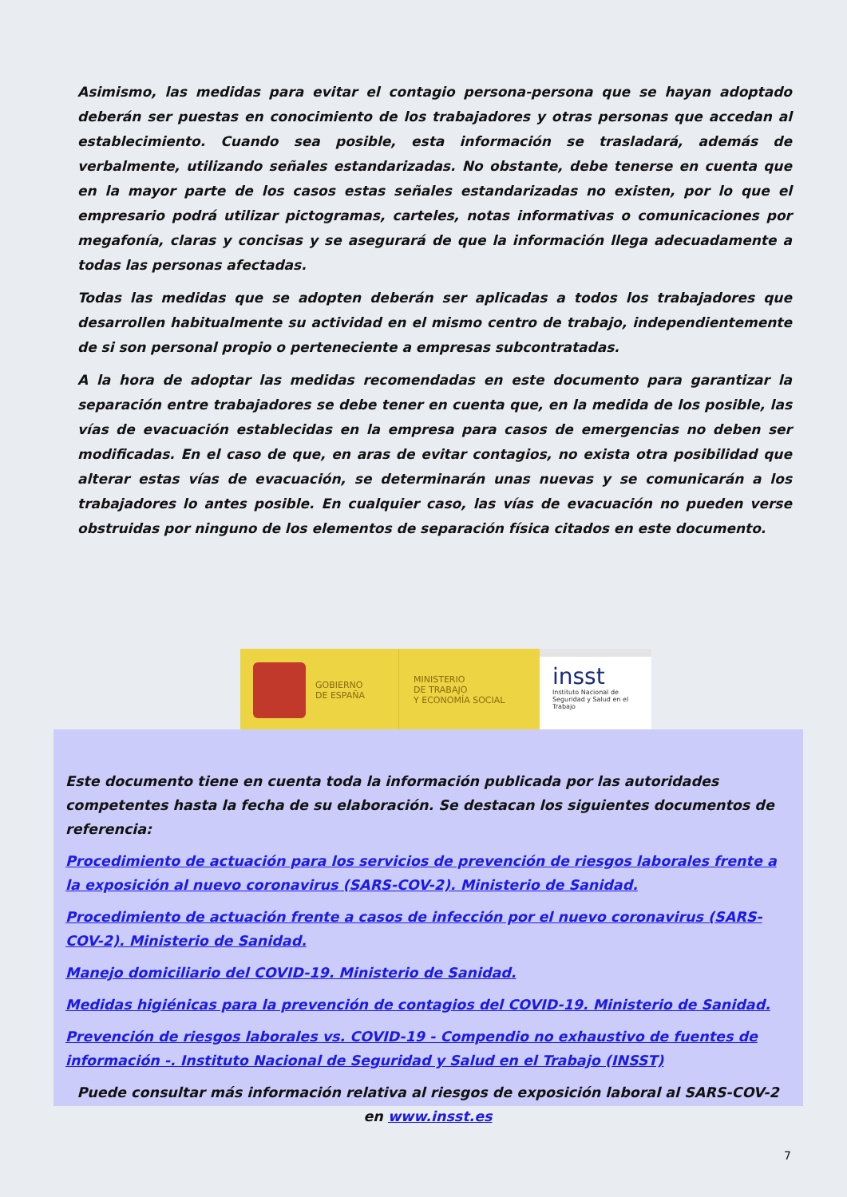Asimismo, las medidas para evitar el contagio persona-persona que se hayan adoptado deberán ser puestas en conocimiento de los trabajadores y otras personas que accedan al establecimiento. Cuando sea posible, esta información se trasladará, además de verbalmente, utilizando señales estandarizadas. No obstante, debe tenerse en cuenta que en la mayor parte de los casos estas señales estandarizadas no existen, por lo que el empresario podrá utilizar pictogramas, carteles, notas informativas o comunicaciones por megafonía, claras y concisas y se asegurará de que la información llega adecuadamente a todas las personas afectadas.
Todas las medidas que se adopten deberán ser aplicadas a todos los trabajadores que desarrollen habitualmente su actividad en el mismo centro de trabajo, independientemente de si son personal propio o perteneciente a empresas subcontratadas.
A la hora de adoptar las medidas recomendadas en este documento para garantizar la separación entre trabajadores se debe tener en cuenta que, en la medida de los posible, las vías de evacuación establecidas en la empresa para casos de emergencias no deben ser modificadas. En el caso de que, en aras de evitar contagios, no exista otra posibilidad que alterar estas vías de evacuación, se determinarán unas nuevas y se comunicarán a los trabajadores lo antes posible. En cualquier caso, las vías de evacuación no pueden verse obstruidas por ninguno de los elementos de separación física citados en este documento.
GOBIERNO
DE ESPAÑA
MINISTERIO
DE TRABAJO
Y ECONOMÍA SOCIAL
insst
Instituto Nacional de
Seguridad y Salud en el Trabajo
Este documento tiene en cuenta toda la información publicada por las autoridades competentes hasta la fecha de su elaboración. Se destacan los siguientes documentos de referencia:
Procedimiento de actuación para los servicios de prevención de riesgos laborales frente a la exposición al nuevo coronavirus (SARS-COV-2). Ministerio de Sanidad.
Procedimiento de actuación frente a casos de infección por el nuevo coronavirus (SARS-COV-2). Ministerio de Sanidad.
Manejo domiciliario del COVID-19. Ministerio de Sanidad.
Medidas higiénicas para la prevención de contagios del COVID-19. Ministerio de Sanidad.
Prevención de riesgos laborales vs. COVID-19 - Compendio no exhaustivo de fuentes de información -. Instituto Nacional de Seguridad y Salud en el Trabajo (INSST)
Puede consultar más información relativa al riesgos de exposición laboral al SARS-COV-2 en www.insst.es
7